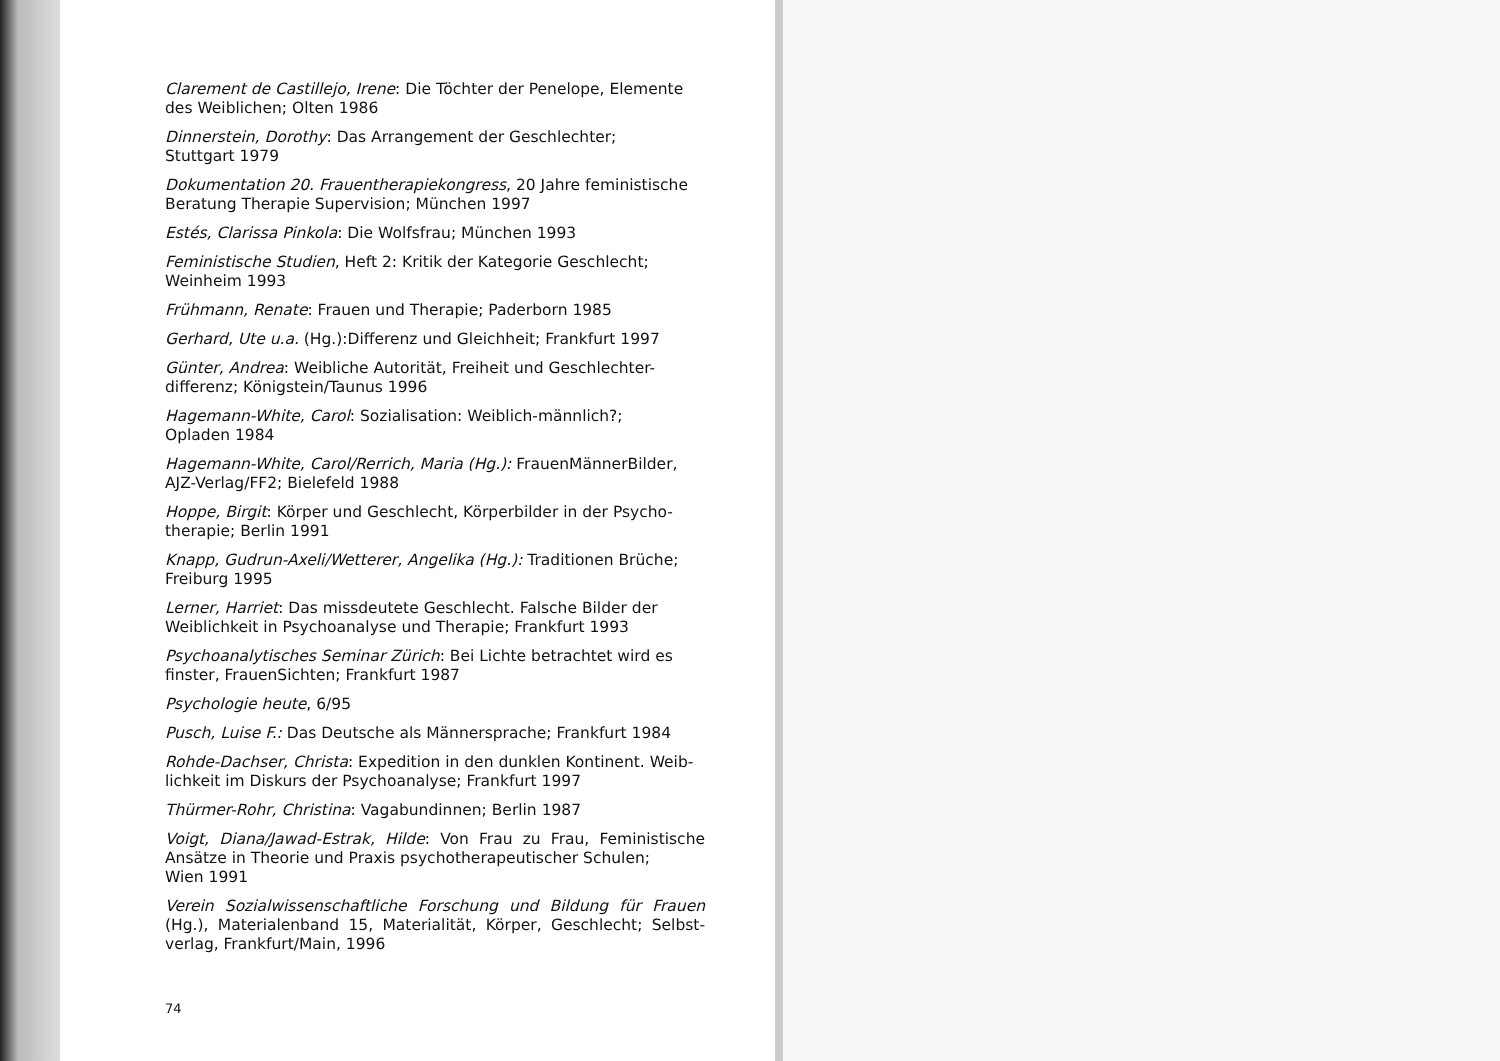Clarement de Castillejo, Irene: Die Töchter der Penelope, Elemente des Weiblichen; Olten 1986
Dinnerstein, Dorothy: Das Arrangement der Geschlechter;
Stuttgart 1979
Dokumentation 20. Frauentherapiekongress, 20 Jahre feministische Beratung Therapie Supervision; München 1997
Estés, Clarissa Pinkola: Die Wolfsfrau; München 1993
Feministische Studien, Heft 2: Kritik der Kategorie Geschlecht; Weinheim 1993
Frühmann, Renate: Frauen und Therapie; Paderborn 1985
Gerhard, Ute u.a. (Hg.):Differenz und Gleichheit; Frankfurt 1997
Günter, Andrea: Weibliche Autorität, Freiheit und Geschlechter-differenz; Königstein/Taunus 1996
Hagemann-White, Carol: Sozialisation: Weiblich-männlich?;
Opladen 1984
Hagemann-White, Carol/Rerrich, Maria (Hg.): FrauenMännerBilder, AJZ-Verlag/FF2; Bielefeld 1988
Hoppe, Birgit: Körper und Geschlecht, Körperbilder in der Psycho-therapie; Berlin 1991
Knapp, Gudrun-Axeli/Wetterer, Angelika (Hg.): Traditionen Brüche; Freiburg 1995
Lerner, Harriet: Das missdeutete Geschlecht. Falsche Bilder der Weiblichkeit in Psychoanalyse und Therapie; Frankfurt 1993
Psychoanalytisches Seminar Zürich: Bei Lichte betrachtet wird es finster, FrauenSichten; Frankfurt 1987
Psychologie heute, 6/95
Pusch, Luise F.: Das Deutsche als Männersprache; Frankfurt 1984
Rohde-Dachser, Christa: Expedition in den dunklen Kontinent. Weib-lichkeit im Diskurs der Psychoanalyse; Frankfurt 1997
Thürmer-Rohr, Christina: Vagabundinnen; Berlin 1987
Voigt, Diana/Jawad-Estrak, Hilde: Von Frau zu Frau, Feministische Ansätze in Theorie und Praxis psychotherapeutischer Schulen;
Wien 1991
Verein Sozialwissenschaftliche Forschung und Bildung für Frauen (Hg.), Materialenband 15, Materialität, Körper, Geschlecht; Selbst-verlag, Frankfurt/Main, 1996
74